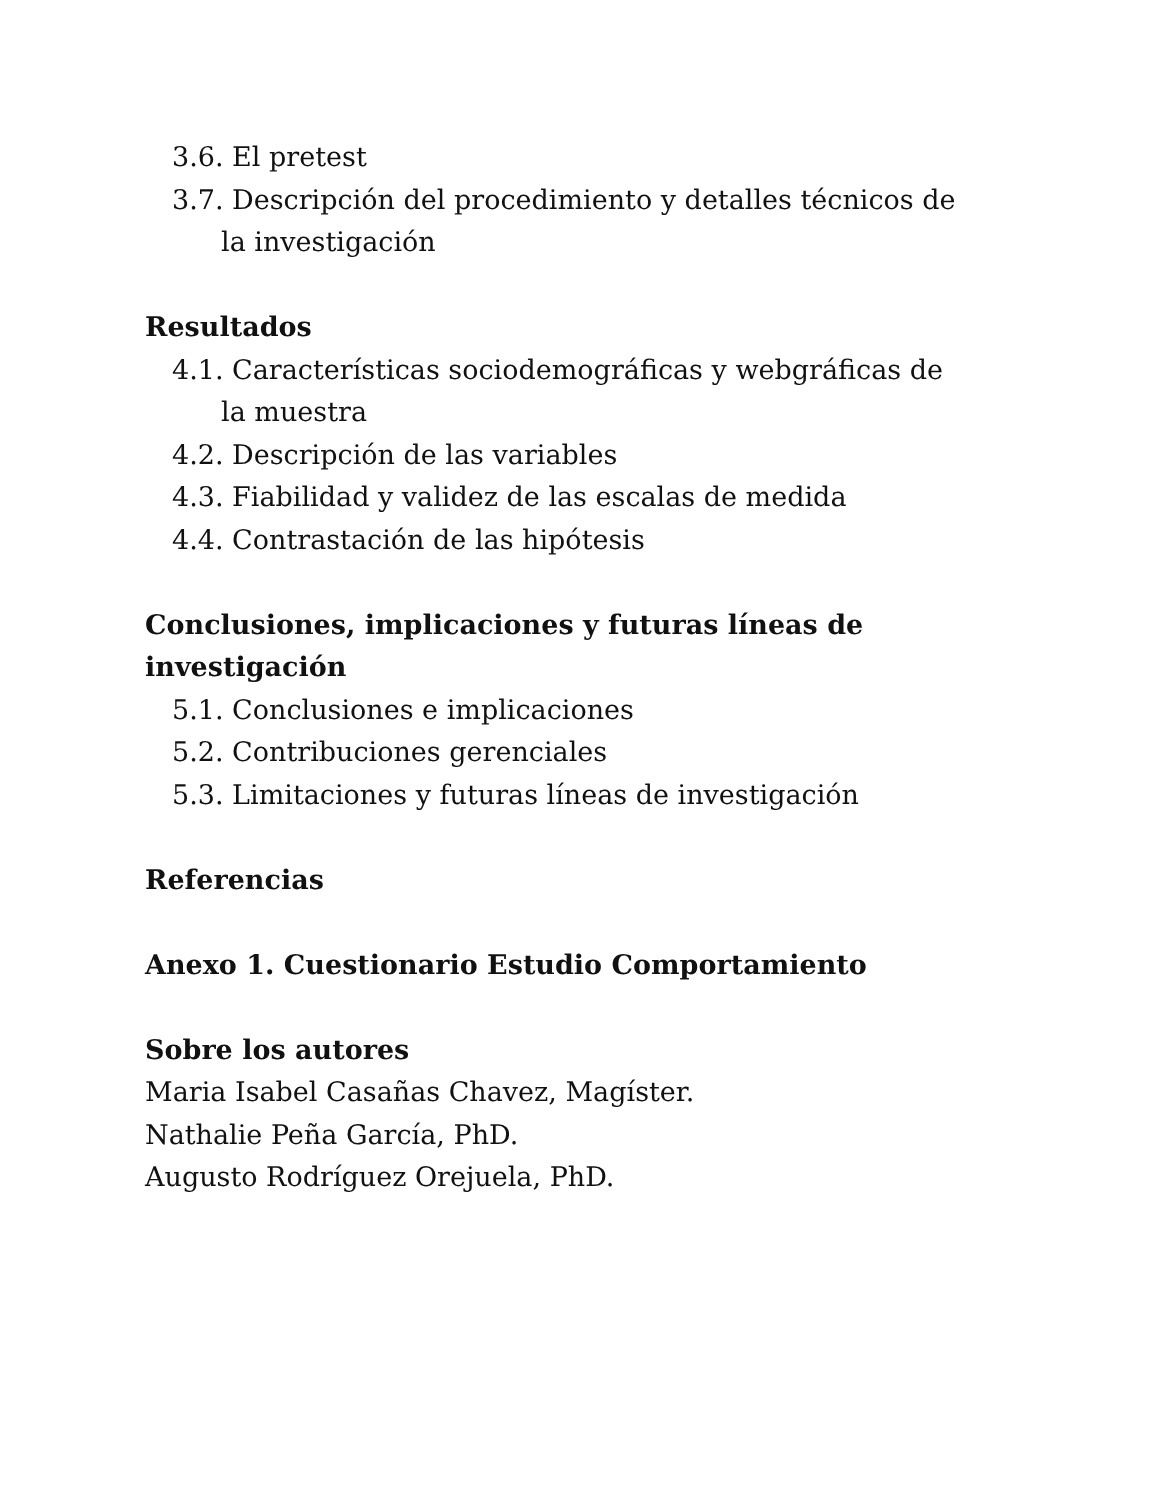3.6. El pretest
3.7. Descripción del procedimiento y detalles técnicos de
la investigación
Resultados
4.1. Características sociodemográficas y webgráficas de
la muestra
4.2. Descripción de las variables
4.3. Fiabilidad y validez de las escalas de medida
4.4. Contrastación de las hipótesis
Conclusiones, implicaciones y futuras líneas de investigación
5.1. Conclusiones e implicaciones
5.2. Contribuciones gerenciales
5.3. Limitaciones y futuras líneas de investigación
Referencias
Anexo 1. Cuestionario Estudio Comportamiento
Sobre los autores
Maria Isabel Casañas Chavez, Magíster.
Nathalie Peña García, PhD.
Augusto Rodríguez Orejuela, PhD.